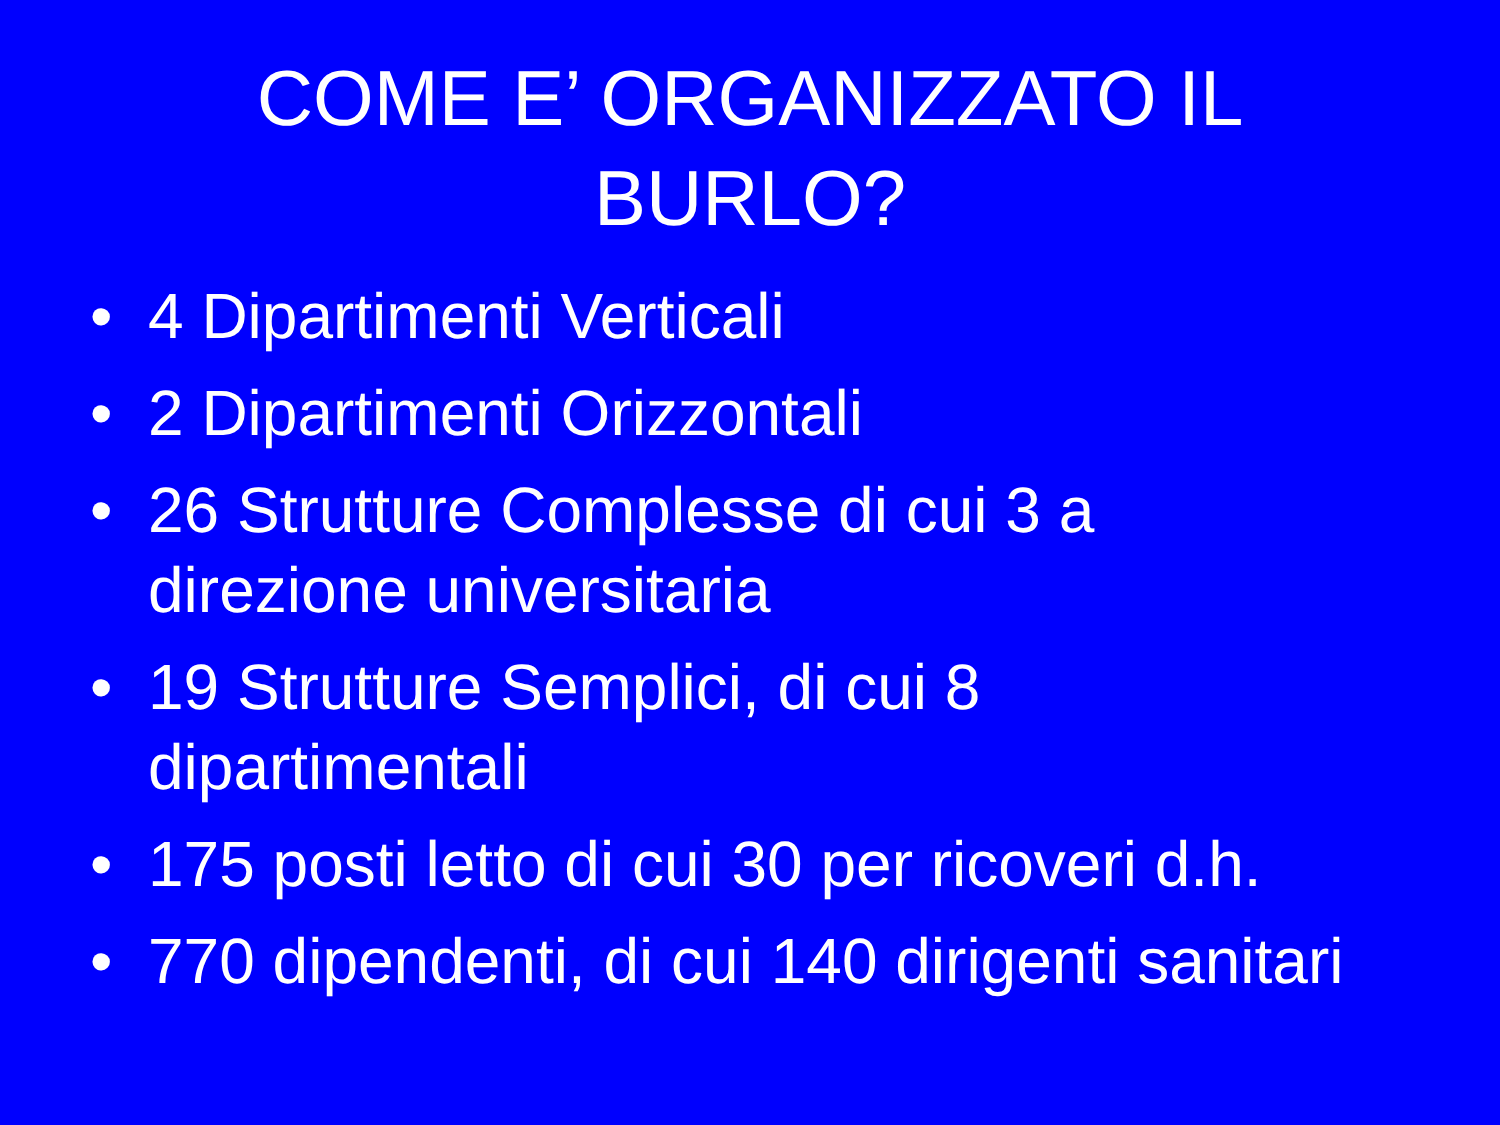COME E’ ORGANIZZATO IL
BURLO?
• 4 Dipartimenti Verticali
• 2 Dipartimenti Orizzontali
• 26 Strutture Complesse di cui 3 a
direzione universitaria
• 19 Strutture Semplici, di cui 8
dipartimentali
• 175 posti letto di cui 30 per ricoveri d.h.
• 770 dipendenti, di cui 140 dirigenti sanitari